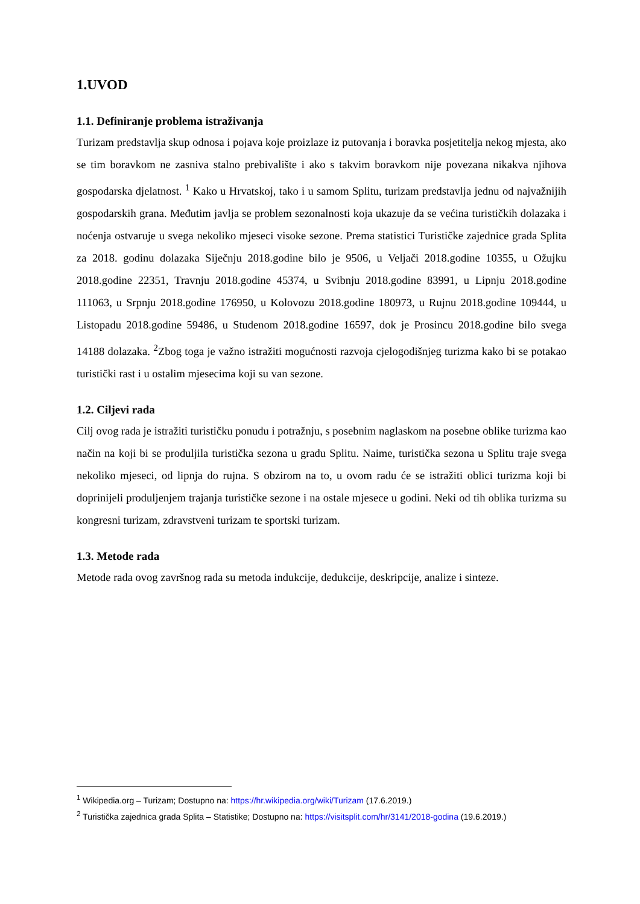1.UVOD
1.1. Definiranje problema istraživanja
Turizam predstavlja skup odnosa i pojava koje proizlaze iz putovanja i boravka posjetitelja nekog mjesta, ako se tim boravkom ne zasniva stalno prebivalište i ako s takvim boravkom nije povezana nikakva njihova gospodarska djelatnost. <sup>1</sup> Kako u Hrvatskoj, tako i u samom Splitu, turizam predstavlja jednu od najvažnijih gospodarskih grana. Međutim javlja se problem sezonalnosti koja ukazuje da se većina turističkih dolazaka i noćenja ostvaruje u svega nekoliko mjeseci visoke sezone. Prema statistici Turističke zajednice grada Splita za 2018. godinu dolazaka Siječnju 2018.godine bilo je 9506, u Veljači 2018.godine 10355, u Ožujku 2018.godine 22351, Travnju 2018.godine 45374, u Svibnju 2018.godine 83991, u Lipnju 2018.godine 111063, u Srpnju 2018.godine 176950, u Kolovozu 2018.godine 180973, u Rujnu 2018.godine 109444, u Listopadu 2018.godine 59486, u Studenom 2018.godine 16597, dok je Prosincu 2018.godine bilo svega 14188 dolazaka. <sup>2</sup>Zbog toga je važno istražiti mogućnosti razvoja cjelogodišnjeg turizma kako bi se potakao turistički rast i u ostalim mjesecima koji su van sezone.
1.2. Ciljevi rada
Cilj ovog rada je istražiti turističku ponudu i potražnju, s posebnim naglaskom na posebne oblike turizma kao način na koji bi se produljila turistička sezona u gradu Splitu. Naime, turistička sezona u Splitu traje svega nekoliko mjeseci, od lipnja do rujna. S obzirom na to, u ovom radu će se istražiti oblici turizma koji bi doprinijeli produljenjem trajanja turističke sezone i na ostale mjesece u godini. Neki od tih oblika turizma su kongresni turizam, zdravstveni turizam te sportski turizam.
1.3. Metode rada
Metode rada ovog završnog rada su metoda indukcije, dedukcije, deskripcije, analize i sinteze.
<sup>1</sup> Wikipedia.org – Turizam; Dostupno na: https://hr.wikipedia.org/wiki/Turizam (17.6.2019.)
<sup>2</sup> Turistička zajednica grada Splita – Statistike; Dostupno na: https://visitsplit.com/hr/3141/2018-godina (19.6.2019.)